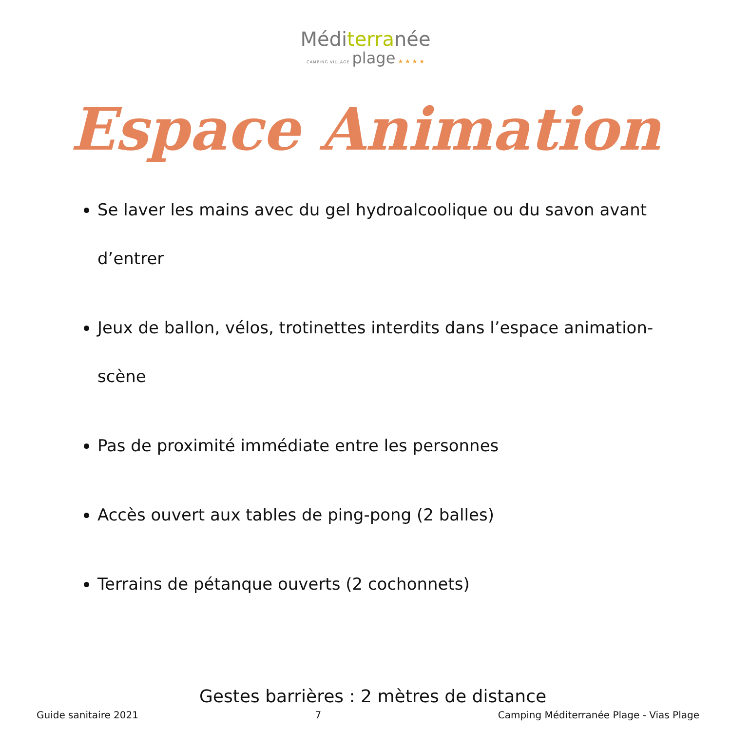Méditerranée
CAMPING VILLAGE plage ★ ★ ★ ★
Espace Animation
Se laver les mains avec du gel hydroalcoolique ou du savon avant d’entrer
Jeux de ballon, vélos, trotinettes interdits dans l’espace animation-scène
Pas de proximité immédiate entre les personnes
Accès ouvert aux tables de ping-pong (2 balles)
Terrains de pétanque ouverts (2 cochonnets)
Gestes barrières : 2 mètres de distance
Guide sanitaire 2021 7 Camping Méditerranée Plage - Vias Plage